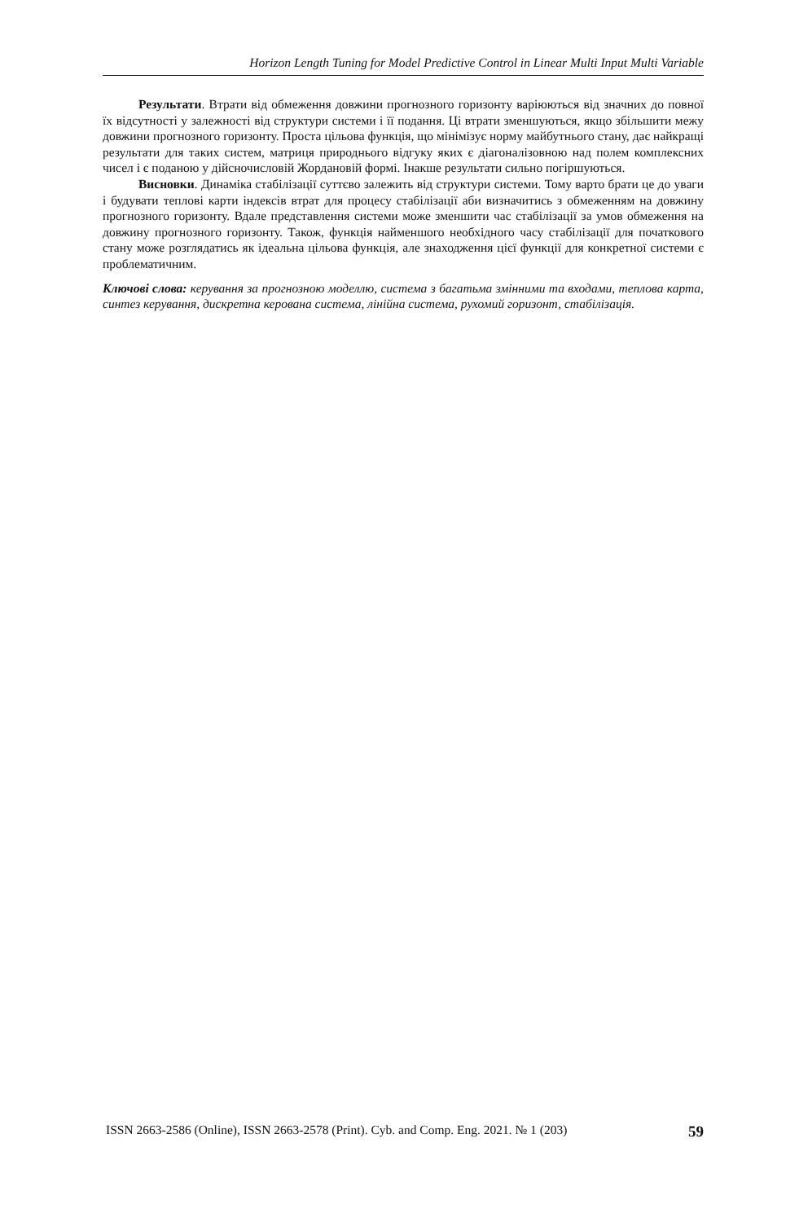Horizon Length Tuning for Model Predictive Control in Linear Multi Input Multi Variable
Результати. Втрати від обмеження довжини прогнозного горизонту варіюються від значних до повної їх відсутності у залежності від структури системи і її подання. Ці втрати зменшуються, якщо збільшити межу довжини прогнозного горизонту. Проста цільова функція, що мінімізує норму майбутнього стану, дає найкращі результати для таких сис­тем, матриця природнього відгуку яких є діагоналізовною над полем комплексних чисел і є поданою у дійсночисловій Жордановій формі. Інакше результати сильно погіршуються.
Висновки. Динаміка стабілізації суттєво залежить від структури системи. Тому варто брати це до уваги і будувати теплові карти індексів втрат для процесу стабілізації аби ви­значитись з обмеженням на довжину прогнозного горизонту. Вдале представлення систе­ми може зменшити час стабілізації за умов обмеження на довжину прогнозного горизонту. Також, функція найменшого необхідного часу стабілізації для початкового стану може розглядатись як ідеальна цільова функція, але знаходження цієї функції для конкретної системи є проблематичним.
Ключові слова: керування за прогнозною моделлю, система з багатьма змінними та входами, теплова карта, синтез керування, дискретна керована система, лінійна система, рухомий горизонт, стабілізація.
ISSN 2663-2586 (Online), ISSN 2663-2578 (Print). Cyb. and Comp. Eng. 2021. № 1 (203) 59